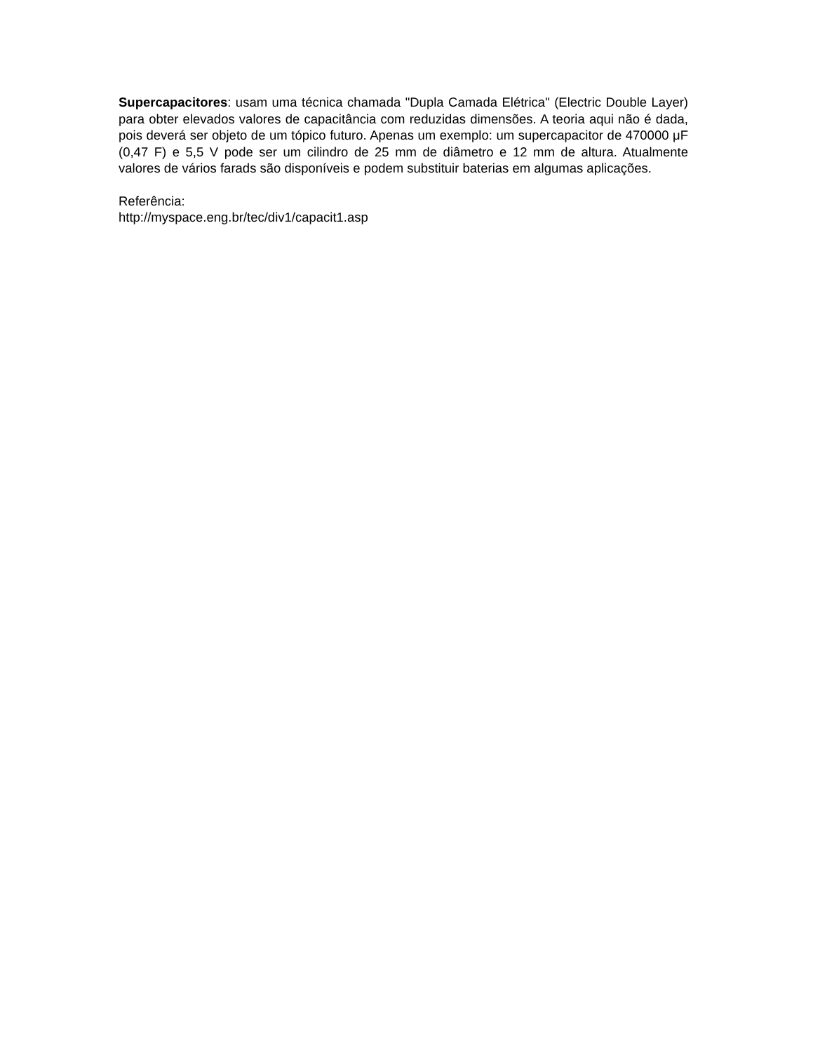Supercapacitores: usam uma técnica chamada "Dupla Camada Elétrica" (Electric Double Layer) para obter elevados valores de capacitância com reduzidas dimensões. A teoria aqui não é dada, pois deverá ser objeto de um tópico futuro. Apenas um exemplo: um supercapacitor de 470000 μF (0,47 F) e 5,5 V pode ser um cilindro de 25 mm de diâmetro e 12 mm de altura. Atualmente valores de vários farads são disponíveis e podem substituir baterias em algumas aplicações.
Referência:
http://myspace.eng.br/tec/div1/capacit1.asp